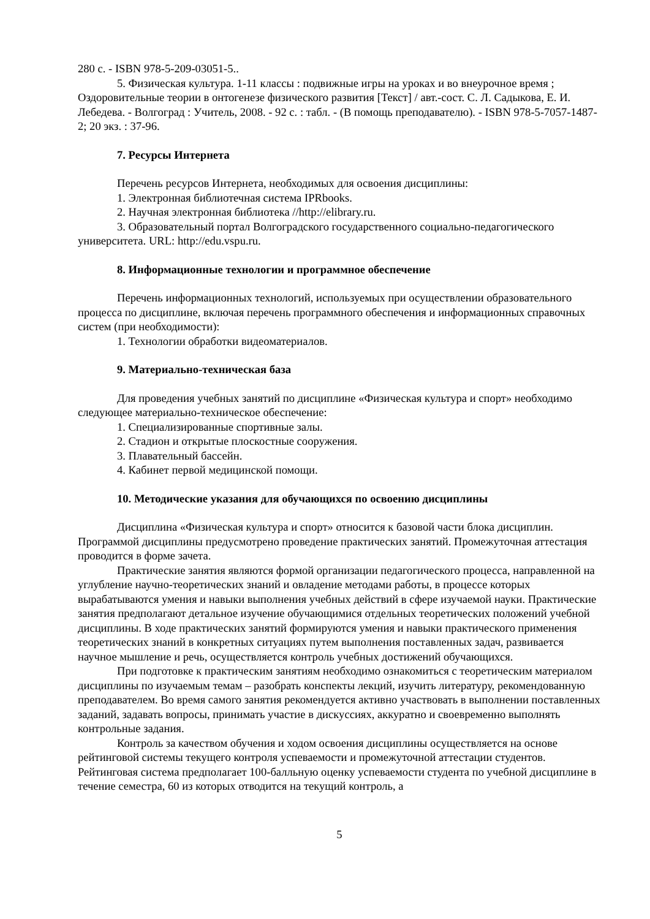280 с. - ISBN 978-5-209-03051-5..
5. Физическая культура. 1-11 классы : подвижные игры на уроках и во внеурочное время ; Оздоровительные теории в онтогенезе физического развития [Текст] / авт.-сост. С. Л. Садыкова, Е. И. Лебедева. - Волгоград : Учитель, 2008. - 92 с. : табл. - (В помощь преподавателю). - ISBN 978-5-7057-1487-2; 20 экз. : 37-96.
7. Ресурсы Интернета
Перечень ресурсов Интернета, необходимых для освоения дисциплины:
1. Электронная библиотечная система IPRbooks.
2. Научная электронная библиотека //http://elibrary.ru.
3. Образовательный портал Волгоградского государственного социально-педагогического университета. URL: http://edu.vspu.ru.
8. Информационные технологии и программное обеспечение
Перечень информационных технологий, используемых при осуществлении образовательного процесса по дисциплине, включая перечень программного обеспечения и информационных справочных систем (при необходимости):
1. Технологии обработки видеоматериалов.
9. Материально-техническая база
Для проведения учебных занятий по дисциплине «Физическая культура и спорт» необходимо следующее материально-техническое обеспечение:
1. Специализированные спортивные залы.
2. Стадион и открытые плоскостные сооружения.
3. Плавательный бассейн.
4. Кабинет первой медицинской помощи.
10. Методические указания для обучающихся по освоению дисциплины
Дисциплина «Физическая культура и спорт» относится к базовой части блока дисциплин. Программой дисциплины предусмотрено проведение практических занятий. Промежуточная аттестация проводится в форме зачета.
Практические занятия являются формой организации педагогического процесса, направленной на углубление научно-теоретических знаний и овладение методами работы, в процессе которых вырабатываются умения и навыки выполнения учебных действий в сфере изучаемой науки. Практические занятия предполагают детальное изучение обучающимися отдельных теоретических положений учебной дисциплины. В ходе практических занятий формируются умения и навыки практического применения теоретических знаний в конкретных ситуациях путем выполнения поставленных задач, развивается научное мышление и речь, осуществляется контроль учебных достижений обучающихся.
При подготовке к практическим занятиям необходимо ознакомиться с теоретическим материалом дисциплины по изучаемым темам – разобрать конспекты лекций, изучить литературу, рекомендованную преподавателем. Во время самого занятия рекомендуется активно участвовать в выполнении поставленных заданий, задавать вопросы, принимать участие в дискуссиях, аккуратно и своевременно выполнять контрольные задания.
Контроль за качеством обучения и ходом освоения дисциплины осуществляется на основе рейтинговой системы текущего контроля успеваемости и промежуточной аттестации студентов. Рейтинговая система предполагает 100-балльную оценку успеваемости студента по учебной дисциплине в течение семестра, 60 из которых отводится на текущий контроль, а
5